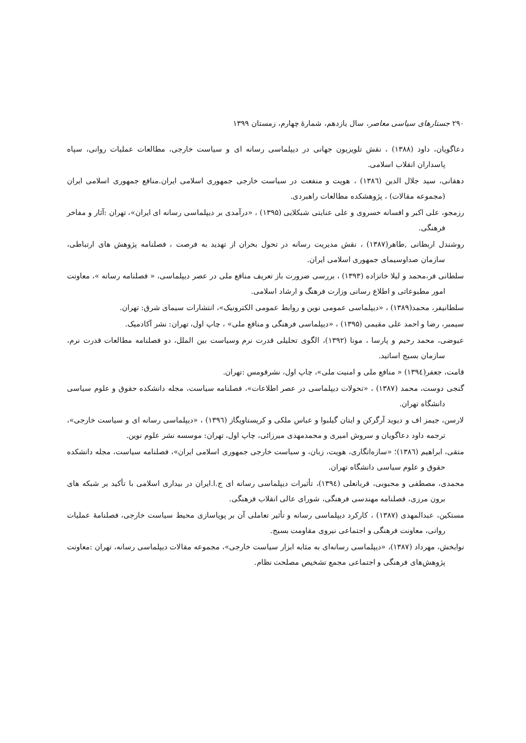۲۹۰ جستارهای سیاسی معاصر، سال یازدهم، شمارهٔ چهارم، زمستان ۱۳۹۹
دعاگویان، داود (۱۳۸۸) ، نقش تلویزیون جهانی در دیپلماسی رسانه ای و سیاست خارجی، مطالعات عملیات روانی، سپاه پاسداران انقلاب اسلامی.
دهقانی، سید جلال الدین (۱۳۸٦) ، هویت و منفعت در سیاست خارجی جمهوری اسلامی ایران.منافع جمهوری اسلامی ایران (مجموعه مقالات) ، پژوهشکده مطالعات راهبردی.
رزمجو، علی اکبر و افسانه خسروی و علی عنایتی شبکلایی (۱۳۹۵) ، «درآمدی بر دیپلماسی رسانه ای ایران»، تهران :آثار و مفاخر فرهنگی.
روشندل اربطانی ,طاهر(۱۳۸۷) ، نقش مدیریت رسانه در تحول بحران از تهدید به فرصت ، فصلنامه پژوهش های ارتباطی، سازمان صداوسیمای جمهوری اسلامی ایران.
سلطانی فر،محمد و لیلا خانزاده (۱۳۹۳) ، بررسی ضرورت باز تعریف منافع ملی در عصر دیپلماسی، « فصلنامه رسانه »، معاونت امور مطبوعاتی و اطلاع رسانی وزارت فرهنگ و ارشاد اسلامی.
سلطانیفر، محمد(۱۳۸۹) ، «دیپلماسی عمومی نوین و روابط عمومی الکترونیک»، انتشارات سیمای شرق: تهران.
سیمبر، رضا و احمد علی مقیمی (۱۳۹۵) ، «دیپلماسی فرهنگی و منافع ملی» ، چاپ اول، تهران: نشر آکادمیک.
عیوضی، محمد رحیم و پارسا ، مونا (۱۳۹۲)، الگوی تحلیلی قدرت نرم وسیاست بین الملل، دو فصلنامه مطالعات قدرت نرم، سازمان بسیج اساتید.
قامت، جعفر(۱۳۹٤) « منافع ملی و امنیت ملی»، چاپ اول، نشرقومس :تهران.
گنجی دوست، محمد (۱۳۸۷) ، «تحولات دیپلماسی در عصر اطلاعات»، فصلنامه سیاست، مجله دانشکده حقوق و علوم سیاسی دانشگاه تهران.
لارسن، جیمز اف و دیوید آرگرکن و ایتان گیلبوا و عباس ملکی و کریستاویگاز (۱۳۹٦) ، «دیپلماسی رسانه ای و سیاست خارجی»، ترجمه داود دعاگویان و سروش امیری و محمدمهدی میرزائی، چاپ اول، تهران: موسسه نشر علوم نوین.
متقی، ابراهیم (۱۳۸٦)؛ «سازه‌انگاری، هویت، زبان، و سیاست خارجی جمهوری اسلامی ایران»، فصلنامه سیاست، مجله دانشکده حقوق و علوم سیاسی دانشگاه تهران.
محمدی، مصطفی و محبوبی، قربانعلی (۱۳۹٤)، تأثیرات دیپلماسی رسانه ای ج.ا.ایران در بیداری اسلامی با تأکید بر شبکه های برون مرزی، فصلنامه مهندسی فرهنگی، شورای عالی انقلاب فرهنگی.
مستکین، عبدالمهدی (۱۳۸۷) ، کارکرد دیپلماسی رسانه و تأثیر تعاملی آن بر پویاسازی محیط سیاست خارجی، فصلنامهٔ عملیات روانی، معاونت فرهنگی و اجتماعی نیروی مقاومت بسیج.
نوابخش، مهرداد (۱۳۸۷)، «دیپلماسی رسانه‌ای به مثابه ابزار سیاست خارجی»، مجموعه مقالات دیپلماسی رسانه، تهران :معاونت پژوهش‌های فرهنگی و اجتماعی مجمع تشخیص مصلحت نظام.